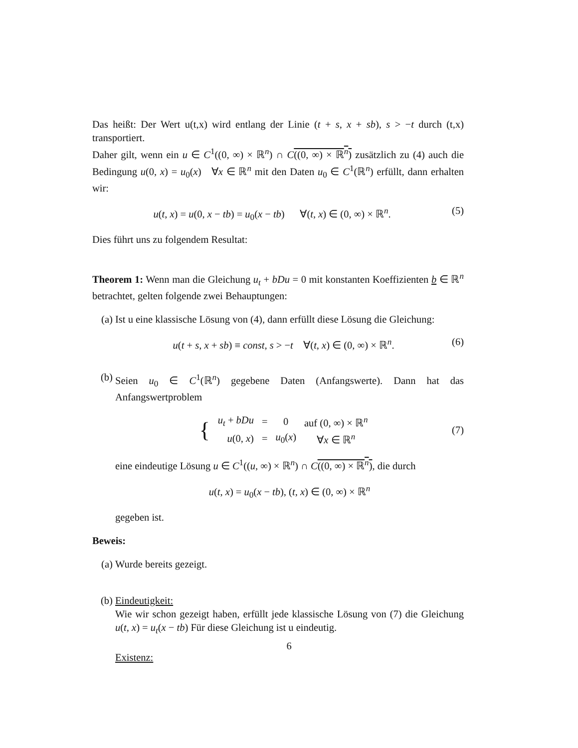Das heißt: Der Wert u(t,x) wird entlang der Linie (t + s, x + sb), s > −t durch (t,x) transportiert.
Daher gilt, wenn ein u ∈ C<sup>1</sup>((0, ∞) × ℝ<sup>n</sup>) ∩ C((0, ∞) × ℝ<sup>n</sup>) zusätzlich zu (4) auch die Bedingung u(0, x) = u<sub>0</sub>(x) ∀x ∈ ℝ<sup>n</sup> mit den Daten u<sub>0</sub> ∈ C<sup>1</sup>(ℝ<sup>n</sup>) erfüllt, dann erhalten wir:
u(t, x) = u(0, x − tb) = u<sub>0</sub>(x − tb) ∀(t, x) ∈ (0, ∞) × ℝ<sup>n</sup>. (5)
Dies führt uns zu folgendem Resultat:
Theorem 1: Wenn man die Gleichung u<sub>t</sub> + bDu = 0 mit konstanten Koeffizienten b ∈ ℝ<sup>n</sup> betrachtet, gelten folgende zwei Behauptungen:
(a) Ist u eine klassische Lösung von (4), dann erfüllt diese Lösung die Gleichung:
u(t + s, x + sb) ≡ const, s > −t ∀(t, x) ∈ (0, ∞) × ℝ<sup>n</sup>. (6)
(b) Seien u<sub>0</sub> ∈ C<sup>1</sup>(ℝ<sup>n</sup>) gegebene Daten (Anfangswerte). Dann hat das Anfangswertproblem
| { | u<sub>t</sub> + bDu | = | 0 | auf (0, ∞) × ℝ<sup>n</sup> |
| | u (0, x ) | = | u<sub>0</sub>( x ) | ∀ x ∈ ℝ<sup>n</sup> |
(7)
eine eindeutige Lösung u ∈ C<sup>1</sup>((u, ∞) × ℝ<sup>n</sup>) ∩ C((0, ∞) × ℝ<sup>n</sup>), die durch
u(t, x) = u<sub>0</sub>(x − tb), (t, x) ∈ (0, ∞) × ℝ<sup>n</sup>
gegeben ist.
Beweis:
(a) Wurde bereits gezeigt.
(b) Eindeutigkeit:
Wie wir schon gezeigt haben, erfüllt jede klassische Lösung von (7) die Gleichung u(t, x) = u<sub>t</sub>(x − tb) Für diese Gleichung ist u eindeutig.
Existenz:
6